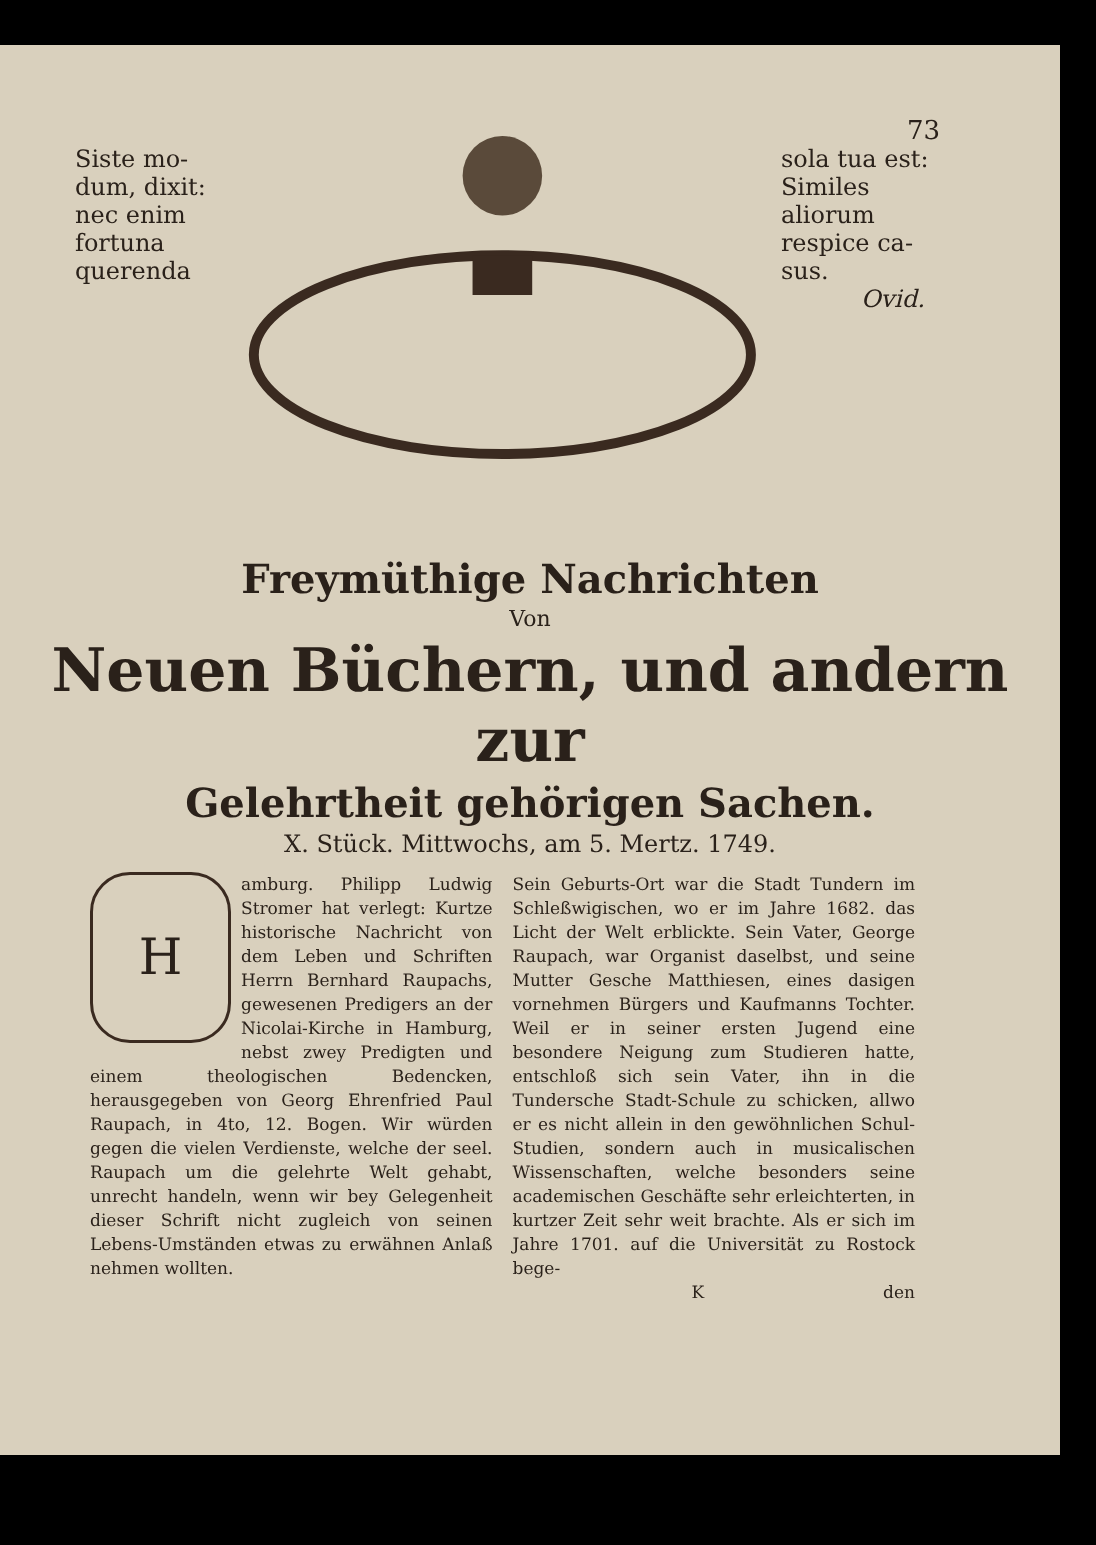73
Siste mo-
dum, dixit:
nec enim
fortuna
querenda
sola tua est:
Similes
aliorum
respice ca-
sus.
Ovid.
Freymüthige Nachrichten
Von
Neuen Büchern, und andern zur
Gelehrtheit gehörigen Sachen.
X. Stück. Mittwochs, am 5. Mertz. 1749.
Hamburg. Philipp Ludwig Stromer hat verlegt: Kurtze historische Nachricht von dem Leben und Schriften Herrn Bernhard Raupachs, gewesenen Predigers an der Nicolai-Kirche in Hamburg, nebst zwey Predigten und einem theologischen Bedencken, herausgegeben von Georg Ehrenfried Paul Raupach, in 4to, 12. Bogen. Wir würden gegen die vielen Verdienste, welche der seel. Raupach um die gelehrte Welt gehabt, unrecht handeln, wenn wir bey Gelegenheit dieser Schrift nicht zugleich von seinen Lebens-Umständen etwas zu erwähnen Anlaß nehmen wollten.
Sein Geburts-Ort war die Stadt Tundern im Schleßwigischen, wo er im Jahre 1682. das Licht der Welt erblickte. Sein Vater, George Raupach, war Organist daselbst, und seine Mutter Gesche Matthiesen, eines dasigen vornehmen Bürgers und Kaufmanns Tochter. Weil er in seiner ersten Jugend eine besondere Neigung zum Studieren hatte, entschloß sich sein Vater, ihn in die Tundersche Stadt-Schule zu schicken, allwo er es nicht allein in den gewöhnlichen Schul-Studien, sondern auch in musicalischen Wissenschaften, welche besonders seine academischen Geschäfte sehr erleichterten, in kurtzer Zeit sehr weit brachte. Als er sich im Jahre 1701. auf die Universität zu Rostock bege-
K den